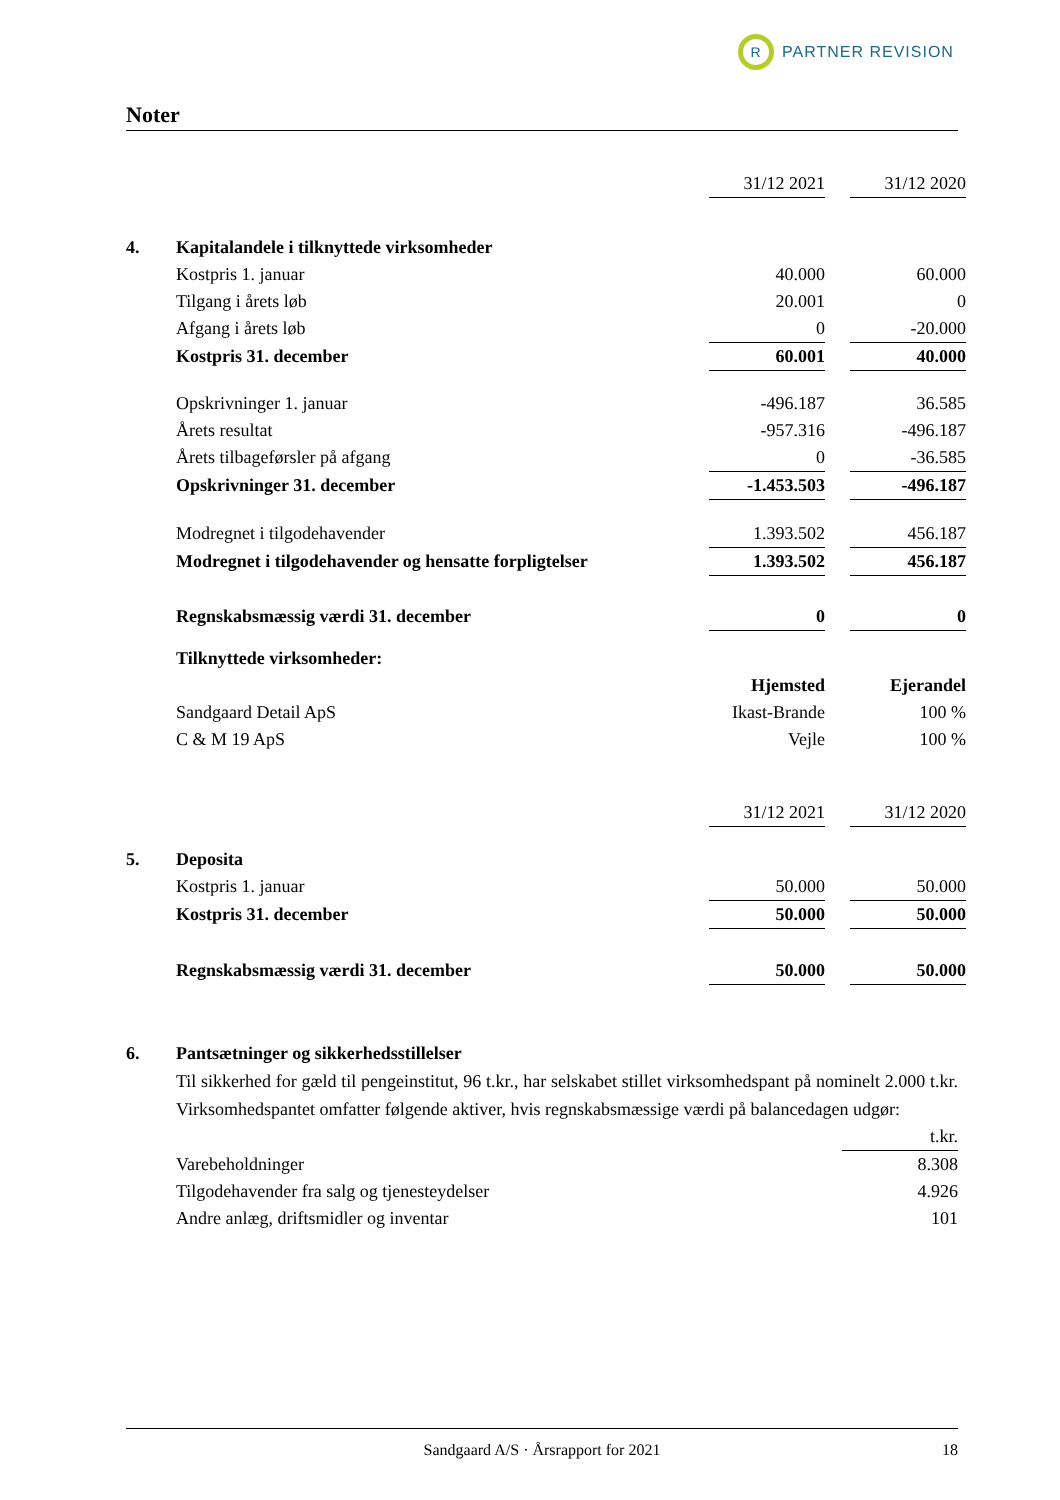R
PARTNER REVISION
Noter
| | | 31/12 2021 | | 31/12 2020 |
| 4. | Kapitalandele i tilknyttede virksomheder | | | |
| | Kostpris 1. januar | 40.000 | | 60.000 |
| | Tilgang i årets løb | 20.001 | | 0 |
| | Afgang i årets løb | 0 | | -20.000 |
| | Kostpris 31. december | 60.001 | | 40.000 |
| | Opskrivninger 1. januar | -496.187 | | 36.585 |
| | Årets resultat | -957.316 | | -496.187 |
| | Årets tilbageførsler på afgang | 0 | | -36.585 |
| | Opskrivninger 31. december | -1.453.503 | | -496.187 |
| | Modregnet i tilgodehavender | 1.393.502 | | 456.187 |
| | Modregnet i tilgodehavender og hensatte forpligtelser | 1.393.502 | | 456.187 |
| | Regnskabsmæssig værdi 31. december | 0 | | 0 |
| | Tilknyttede virksomheder: | | | |
| | | Hjemsted | | Ejerandel |
| | Sandgaard Detail ApS | Ikast-Brande | | 100 % |
| | C & M 19 ApS | Vejle | | 100 % |
| | | 31/12 2021 | | 31/12 2020 |
| 5. | Deposita | | | |
| | Kostpris 1. januar | 50.000 | | 50.000 |
| | Kostpris 31. december | 50.000 | | 50.000 |
| | Regnskabsmæssig værdi 31. december | 50.000 | | 50.000 |
| 6. | Pantsætninger og sikkerhedsstillelser | | | |
Til sikkerhed for gæld til pengeinstitut, 96 t.kr., har selskabet stillet virksomhedspant på nominelt 2.000 t.kr. Virksomhedspantet omfatter følgende aktiver, hvis regnskabsmæssige værdi på balancedagen udgør:
| | | t.kr. |
| | Varebeholdninger | 8.308 |
| | Tilgodehavender fra salg og tjenesteydelser | 4.926 |
| | Andre anlæg, driftsmidler og inventar | 101 |
Sandgaard A/S · Årsrapport for 2021 18